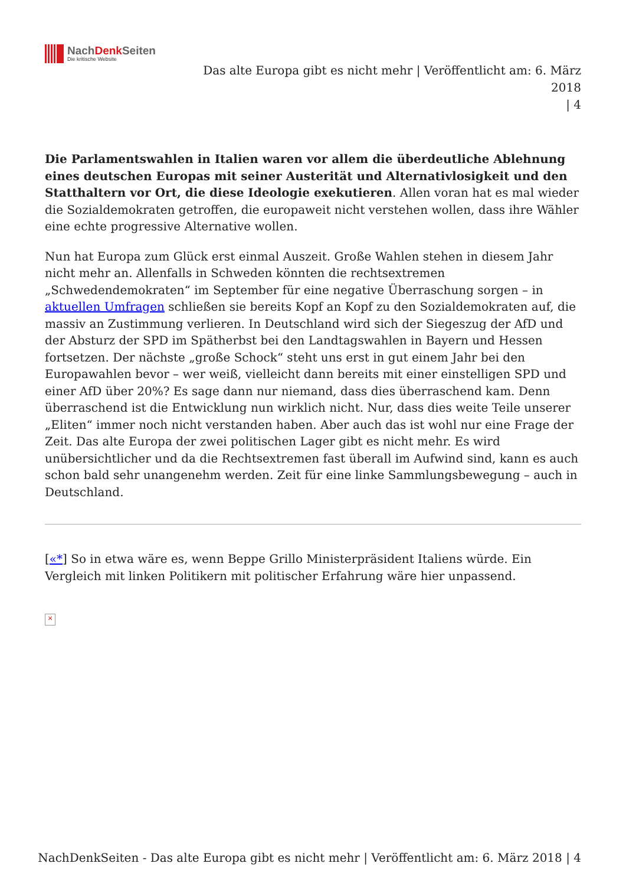NachDenk Seiten
Die kritische Website
Das alte Europa gibt es nicht mehr | Veröffentlicht am: 6. März 2018
| 4
Die Parlamentswahlen in Italien waren vor allem die überdeutliche Ablehnung eines deutschen Europas mit seiner Austerität und Alternativlosigkeit und den Statthaltern vor Ort, die diese Ideologie exekutieren. Allen voran hat es mal wieder die Sozialdemokraten getroffen, die europaweit nicht verstehen wollen, dass ihre Wähler eine echte progressive Alternative wollen.
Nun hat Europa zum Glück erst einmal Auszeit. Große Wahlen stehen in diesem Jahr nicht mehr an. Allenfalls in Schweden könnten die rechtsextremen „Schwedendemokraten“ im September für eine negative Überraschung sorgen – in aktuellen Umfragen schließen sie bereits Kopf an Kopf zu den Sozialdemokraten auf, die massiv an Zustimmung verlieren. In Deutschland wird sich der Siegeszug der AfD und der Absturz der SPD im Spätherbst bei den Landtagswahlen in Bayern und Hessen fortsetzen. Der nächste „große Schock“ steht uns erst in gut einem Jahr bei den Europawahlen bevor – wer weiß, vielleicht dann bereits mit einer einstelligen SPD und einer AfD über 20%? Es sage dann nur niemand, dass dies überraschend kam. Denn überraschend ist die Entwicklung nun wirklich nicht. Nur, dass dies weite Teile unserer „Eliten“ immer noch nicht verstanden haben. Aber auch das ist wohl nur eine Frage der Zeit. Das alte Europa der zwei politischen Lager gibt es nicht mehr. Es wird unübersichtlicher und da die Rechtsextremen fast überall im Aufwind sind, kann es auch schon bald sehr unangenehm werden. Zeit für eine linke Sammlungsbewegung – auch in Deutschland.
[«*] So in etwa wäre es, wenn Beppe Grillo Ministerpräsident Italiens würde. Ein Vergleich mit linken Politikern mit politischer Erfahrung wäre hier unpassend.
×
NachDenkSeiten - Das alte Europa gibt es nicht mehr | Veröffentlicht am: 6. März 2018 | 4